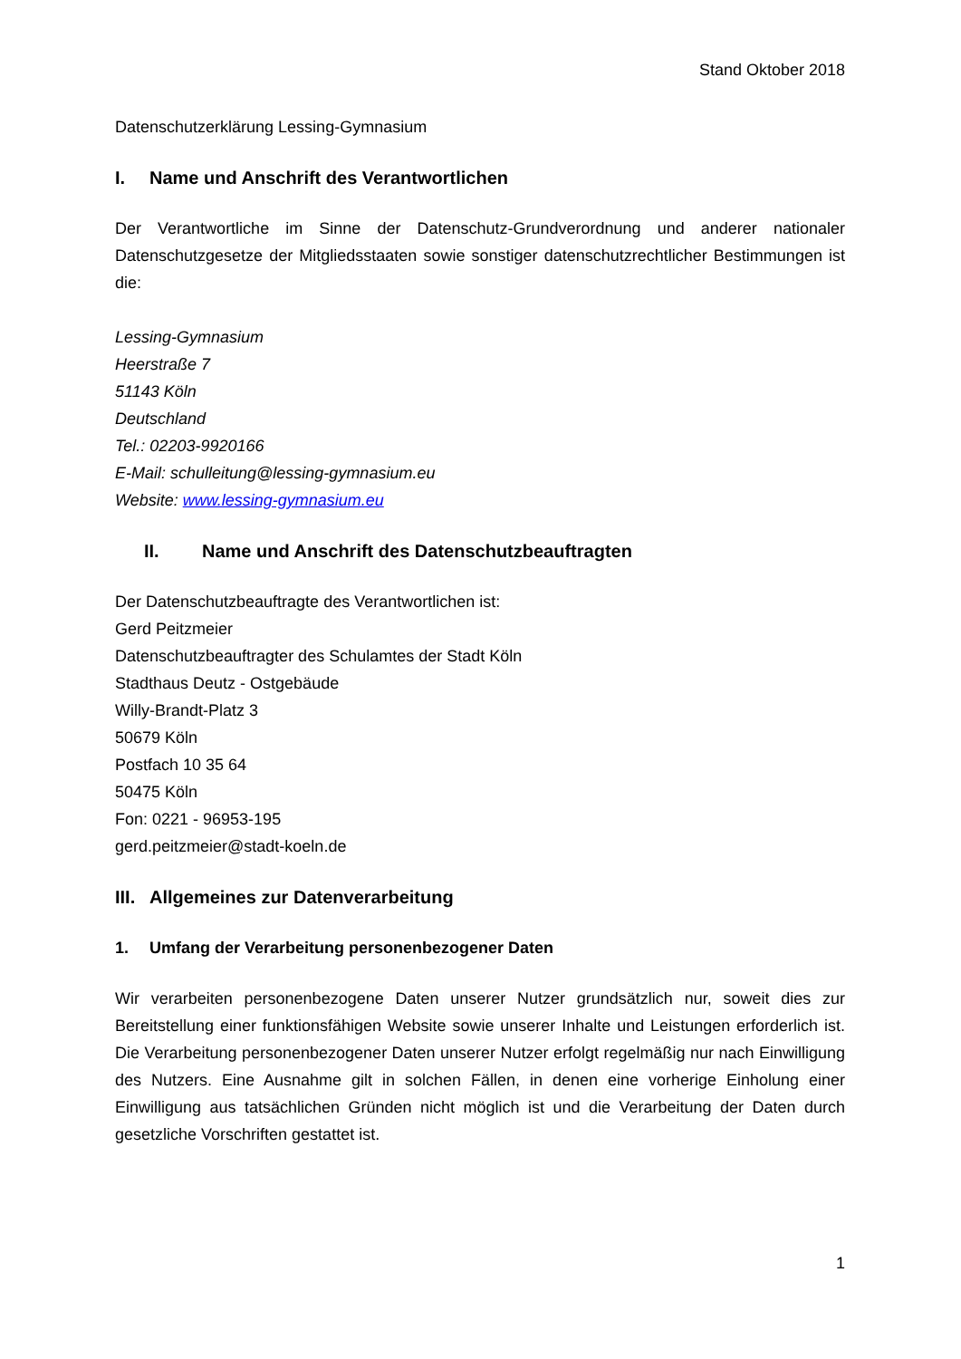Stand Oktober 2018
Datenschutzerklärung Lessing-Gymnasium
I. Name und Anschrift des Verantwortlichen
Der Verantwortliche im Sinne der Datenschutz-Grundverordnung und anderer nationaler Datenschutzgesetze der Mitgliedsstaaten sowie sonstiger datenschutzrechtlicher Bestimmungen ist die:
Lessing-Gymnasium
Heerstraße 7
51143 Köln
Deutschland
Tel.: 02203-9920166
E-Mail: schulleitung@lessing-gymnasium.eu
Website: www.lessing-gymnasium.eu
II. Name und Anschrift des Datenschutzbeauftragten
Der Datenschutzbeauftragte des Verantwortlichen ist:
Gerd Peitzmeier
Datenschutzbeauftragter des Schulamtes der Stadt Köln
Stadthaus Deutz - Ostgebäude
Willy-Brandt-Platz 3
50679 Köln
Postfach 10 35 64
50475 Köln
Fon: 0221 - 96953-195
gerd.peitzmeier@stadt-koeln.de
III. Allgemeines zur Datenverarbeitung
1. Umfang der Verarbeitung personenbezogener Daten
Wir verarbeiten personenbezogene Daten unserer Nutzer grundsätzlich nur, soweit dies zur Bereitstellung einer funktionsfähigen Website sowie unserer Inhalte und Leistungen erforderlich ist. Die Verarbeitung personenbezogener Daten unserer Nutzer erfolgt regelmäßig nur nach Einwilligung des Nutzers. Eine Ausnahme gilt in solchen Fällen, in denen eine vorherige Einholung einer Einwilligung aus tatsächlichen Gründen nicht möglich ist und die Verarbeitung der Daten durch gesetzliche Vorschriften gestattet ist.
1